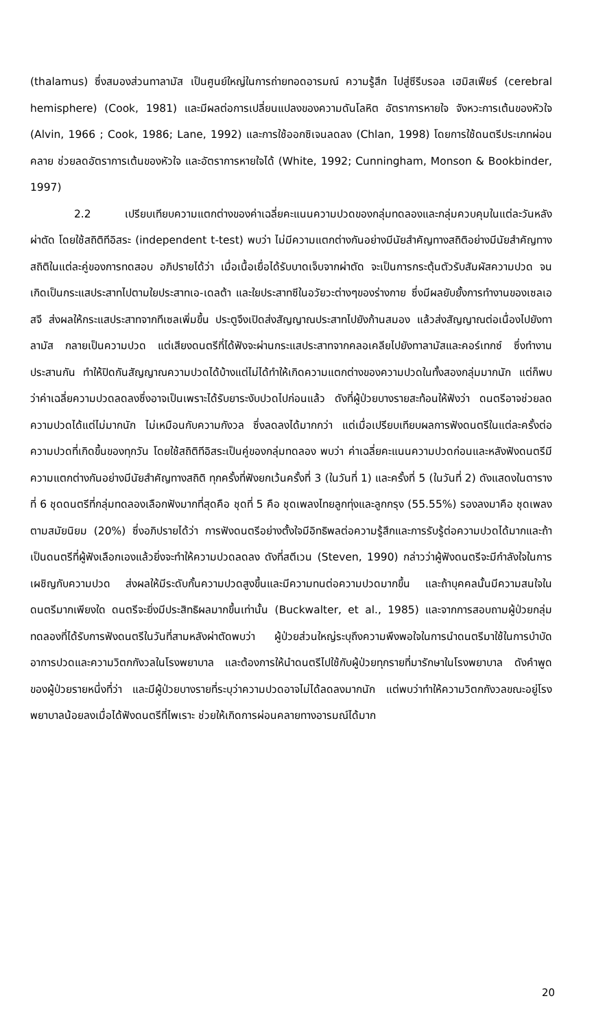(thalamus) ซึ่งสมองส่วนทาลามัส เป็นศูนย์ใหญ่ในการถ่ายทอดอารมณ์ ความรู้สึก ไปสู่ซีรีบรอล เฮมิสเฟียร์ (cerebral hemisphere) (Cook, 1981) และมีผลต่อการเปลี่ยนแปลงของความดันโลหิต อัตราการหายใจ จังหวะการเต้นของหัวใจ (Alvin, 1966 ; Cook, 1986; Lane, 1992) และการใช้ออกซิเจนลดลง (Chlan, 1998) โดยการใช้ดนตรีประเภทผ่อนคลาย ช่วยลดอัตราการเต้นของหัวใจ และอัตราการหายใจได้ (White, 1992; Cunningham, Monson & Bookbinder, 1997)
2.2 เปรียบเทียบความแตกต่างของค่าเฉลี่ยคะแนนความปวดของกลุ่มทดลองและกลุ่มควบคุมในแต่ละวันหลังผ่าตัด โดยใช้สถิติทีอิสระ (independent t-test) พบว่า ไม่มีความแตกต่างกันอย่างมีนัยสำคัญทางสถิติอย่างมีนัยสำคัญทางสถิติในแต่ละคู่ของการทดสอบ อภิปรายได้ว่า เมื่อเนื้อเยื่อได้รับบาดเจ็บจากผ่าตัด จะเป็นการกระตุ้นตัวรับสัมผัสความปวด จนเกิดเป็นกระแสประสาทไปตามใยประสาทเอ-เดลต้า และใยประสาทซีในอวัยวะต่างๆของร่างกาย ซึ่งมีผลยับยั้งการทำงานของเซลเอสจี ส่งผลให้กระแสประสาทจากทีเซลเพิ่มขึ้น ประตูจึงเปิดส่งสัญญาณประสาทไปยังก้านสมอง แล้วส่งสัญญาณต่อเนื่องไปยังทาลามัส กลายเป็นความปวด แต่เสียงดนตรีที่ได้ฟังจะผ่านกระแสประสาทจากคลอเคลียไปยังทาลามัสและคอร์เทกซ์ ซึ่งทำงานประสานกัน ทำให้ปิดกันสัญญาณความปวดได้บ้างแต่ไม่ได้ทำให้เกิดความแตกต่างของความปวดในทั้งสองกลุ่มมากนัก แต่ก็พบว่าค่าเฉลี่ยความปวดลดลงซึ่งอาจเป็นเพราะได้รับยาระงับปวดไปก่อนแล้ว ดังที่ผู้ป่วยบางรายสะท้อนให้ฟังว่า ดนตรีอาจช่วยลดความปวดได้แต่ไม่มากนัก ไม่เหมือนกับความกังวล ซึ่งลดลงได้มากกว่า แต่เมื่อเปรียบเทียบผลการฟังดนตรีในแต่ละครั้งต่อความปวดที่เกิดขึ้นของทุกวัน โดยใช้สถิติทีอิสระเป็นคู่ของกลุ่มทดลอง พบว่า ค่าเฉลี่ยคะแนนความปวดก่อนและหลังฟังดนตรีมีความแตกต่างกันอย่างมีนัยสำคัญทางสถิติ ทุกครั้งที่ฟังยกเว้นครั้งที่ 3 (ในวันที่ 1) และครั้งที่ 5 (ในวันที่ 2) ดังแสดงในตารางที่ 6 ชุดดนตรีที่กลุ่มทดลองเลือกฟังมากที่สุดคือ ชุดที่ 5 คือ ชุดเพลงไทยลูกทุ่งและลูกกรุง (55.55%) รองลงมาคือ ชุดเพลงตามสมัยนิยม (20%) ซึ่งอภิปรายได้ว่า การฟังดนตรีอย่างตั้งใจมีอิทธิพลต่อความรู้สึกและการรับรู้ต่อความปวดได้มากและถ้าเป็นดนตรีที่ผู้ฟังเลือกเองแล้วยิ่งจะทำให้ความปวดลดลง ดังที่สตีเวน (Steven, 1990) กล่าวว่าผู้ฟังดนตรีจะมีกำลังใจในการเผชิญกับความปวด ส่งผลให้มีระดับกั้นความปวดสูงขึ้นและมีความทนต่อความปวดมากขึ้น และถ้าบุคคลนั้นมีความสนใจในดนตรีมากเพียงใด ดนตรีจะยิ่งมีประสิทธิผลมากขึ้นเท่านั้น (Buckwalter, et al., 1985) และจากการสอบถามผู้ป่วยกลุ่มทดลองที่ได้รับการฟังดนตรีในวันที่สามหลังผ่าตัดพบว่า ผู้ป่วยส่วนใหญ่ระบุถึงความพึงพอใจในการนำดนตรีมาใช้ในการบำบัดอาการปวดและความวิตกกังวลในโรงพยาบาล และต้องการให้นำดนตรีไปใช้กับผู้ป่วยทุกรายที่มารักษาในโรงพยาบาล ดังคำพูดของผู้ป่วยรายหนึ่งที่ว่า และมีผู้ป่วยบางรายที่ระบุว่าความปวดอาจไม่ได้ลดลงมากนัก แต่พบว่าทำให้ความวิตกกังวลขณะอยู่โรงพยาบาลน้อยลงเมื่อได้ฟังดนตรีที่ไพเราะ ช่วยให้เกิดการผ่อนคลายทางอารมณ์ได้มาก
20